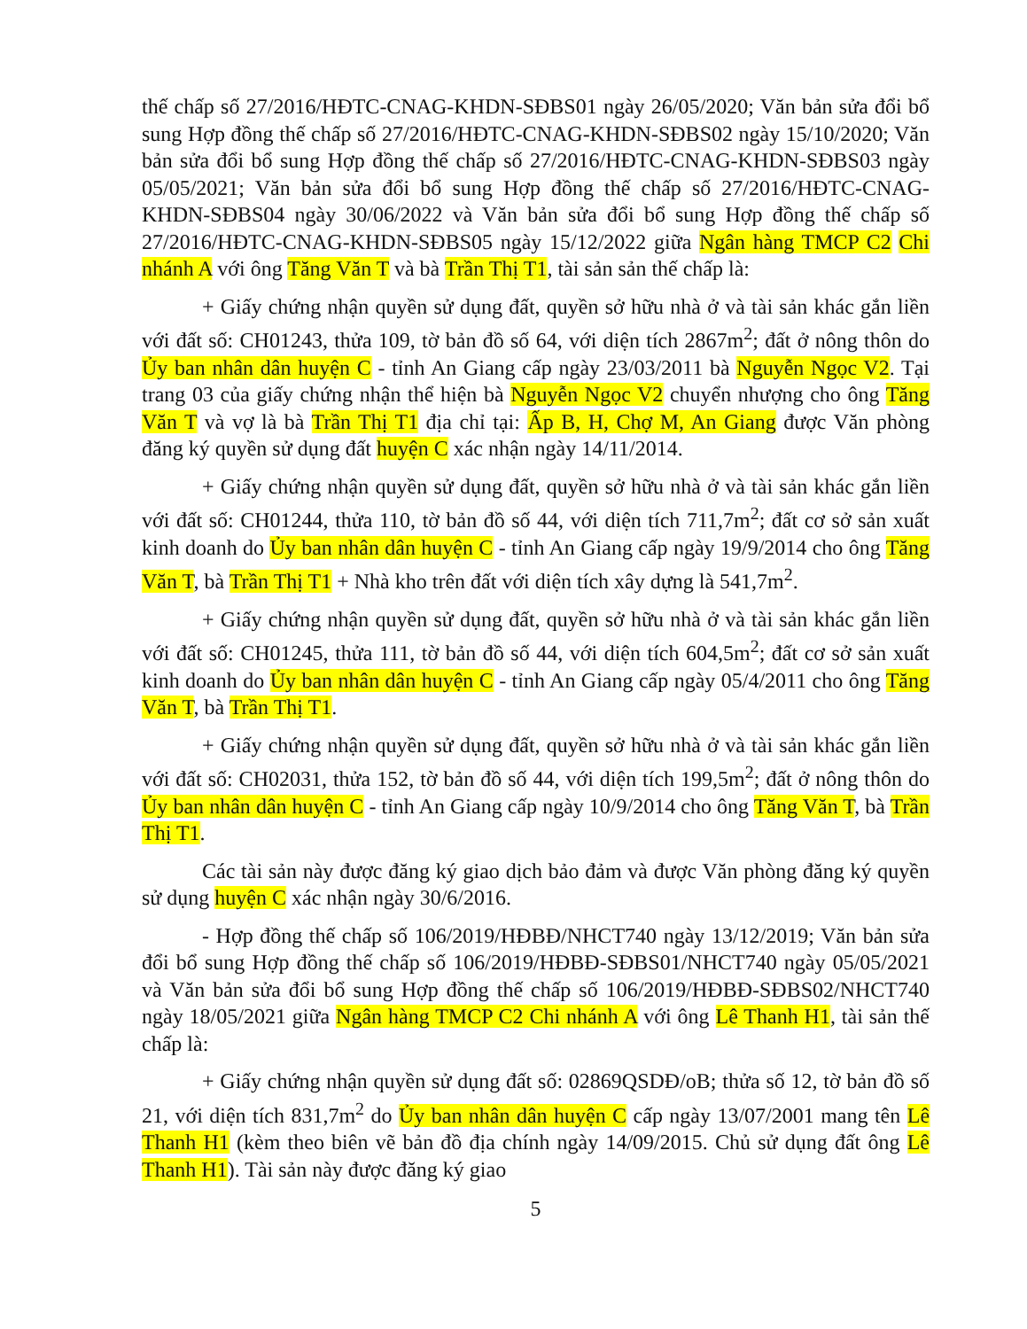thế chấp số 27/2016/HĐTC-CNAG-KHDN-SĐBS01 ngày 26/05/2020; Văn bản sửa đổi bổ sung Hợp đồng thế chấp số 27/2016/HĐTC-CNAG-KHDN-SĐBS02 ngày 15/10/2020; Văn bản sửa đổi bổ sung Hợp đồng thế chấp số 27/2016/HĐTC-CNAG-KHDN-SĐBS03 ngày 05/05/2021; Văn bản sửa đổi bổ sung Hợp đồng thế chấp số 27/2016/HĐTC-CNAG-KHDN-SĐBS04 ngày 30/06/2022 và Văn bản sửa đổi bổ sung Hợp đồng thế chấp số 27/2016/HĐTC-CNAG-KHDN-SĐBS05 ngày 15/12/2022 giữa Ngân hàng TMCP C2 Chi nhánh A với ông Tăng Văn T và bà Trần Thị T1, tài sản sản thế chấp là:
+ Giấy chứng nhận quyền sử dụng đất, quyền sở hữu nhà ở và tài sản khác gắn liền với đất số: CH01243, thửa 109, tờ bản đồ số 64, với diện tích 2867m<sup>2</sup>; đất ở nông thôn do Ủy ban nhân dân huyện C - tỉnh An Giang cấp ngày 23/03/2011 bà Nguyễn Ngọc V2. Tại trang 03 của giấy chứng nhận thể hiện bà Nguyễn Ngọc V2 chuyển nhượng cho ông Tăng Văn T và vợ là bà Trần Thị T1 địa chỉ tại: Ấp B, H, Chợ M, An Giang được Văn phòng đăng ký quyền sử dụng đất huyện C xác nhận ngày 14/11/2014.
+ Giấy chứng nhận quyền sử dụng đất, quyền sở hữu nhà ở và tài sản khác gắn liền với đất số: CH01244, thửa 110, tờ bản đồ số 44, với diện tích 711,7m<sup>2</sup>; đất cơ sở sản xuất kinh doanh do Ủy ban nhân dân huyện C - tỉnh An Giang cấp ngày 19/9/2014 cho ông Tăng Văn T, bà Trần Thị T1 + Nhà kho trên đất với diện tích xây dựng là 541,7m<sup>2</sup>.
+ Giấy chứng nhận quyền sử dụng đất, quyền sở hữu nhà ở và tài sản khác gắn liền với đất số: CH01245, thửa 111, tờ bản đồ số 44, với diện tích 604,5m<sup>2</sup>; đất cơ sở sản xuất kinh doanh do Ủy ban nhân dân huyện C - tỉnh An Giang cấp ngày 05/4/2011 cho ông Tăng Văn T, bà Trần Thị T1.
+ Giấy chứng nhận quyền sử dụng đất, quyền sở hữu nhà ở và tài sản khác gắn liền với đất số: CH02031, thửa 152, tờ bản đồ số 44, với diện tích 199,5m<sup>2</sup>; đất ở nông thôn do Ủy ban nhân dân huyện C - tỉnh An Giang cấp ngày 10/9/2014 cho ông Tăng Văn T, bà Trần Thị T1.
Các tài sản này được đăng ký giao dịch bảo đảm và được Văn phòng đăng ký quyền sử dụng huyện C xác nhận ngày 30/6/2016.
- Hợp đồng thế chấp số 106/2019/HĐBĐ/NHCT740 ngày 13/12/2019; Văn bản sửa đổi bổ sung Hợp đồng thế chấp số 106/2019/HĐBĐ-SĐBS01/NHCT740 ngày 05/05/2021 và Văn bản sửa đổi bổ sung Hợp đồng thế chấp số 106/2019/HĐBĐ-SĐBS02/NHCT740 ngày 18/05/2021 giữa Ngân hàng TMCP C2 Chi nhánh A với ông Lê Thanh H1, tài sản thế chấp là:
+ Giấy chứng nhận quyền sử dụng đất số: 02869QSDĐ/oB; thửa số 12, tờ bản đồ số 21, với diện tích 831,7m<sup>2</sup> do Ủy ban nhân dân huyện C cấp ngày 13/07/2001 mang tên Lê Thanh H1 (kèm theo biên vẽ bản đồ địa chính ngày 14/09/2015. Chủ sử dụng đất ông Lê Thanh H1). Tài sản này được đăng ký giao
5